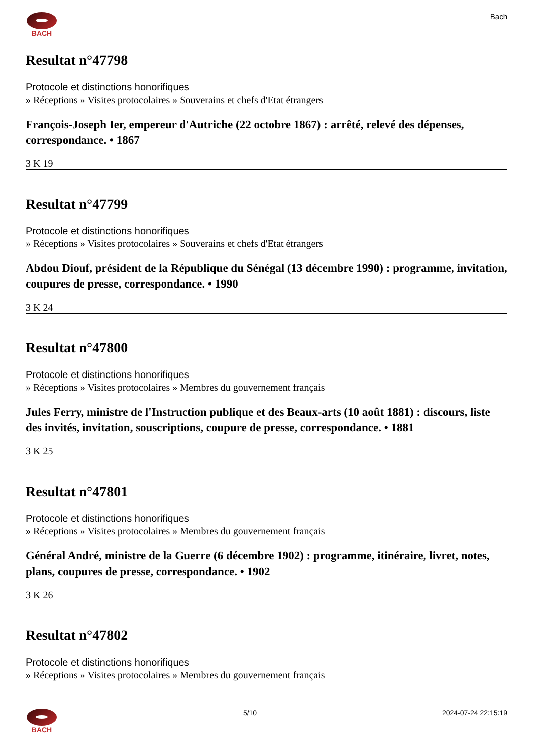BACH Bach
Resultat n°47798
Protocole et distinctions honorifiques
» Réceptions » Visites protocolaires » Souverains et chefs d'Etat étrangers
François-Joseph Ier, empereur d'Autriche (22 octobre 1867) : arrêté, relevé des dépenses, correspondance. • 1867
3 K 19
Resultat n°47799
Protocole et distinctions honorifiques
» Réceptions » Visites protocolaires » Souverains et chefs d'Etat étrangers
Abdou Diouf, président de la République du Sénégal (13 décembre 1990) : programme, invitation, coupures de presse, correspondance. • 1990
3 K 24
Resultat n°47800
Protocole et distinctions honorifiques
» Réceptions » Visites protocolaires » Membres du gouvernement français
Jules Ferry, ministre de l'Instruction publique et des Beaux-arts (10 août 1881) : discours, liste des invités, invitation, souscriptions, coupure de presse, correspondance. • 1881
3 K 25
Resultat n°47801
Protocole et distinctions honorifiques
» Réceptions » Visites protocolaires » Membres du gouvernement français
Général André, ministre de la Guerre (6 décembre 1902) : programme, itinéraire, livret, notes, plans, coupures de presse, correspondance. • 1902
3 K 26
Resultat n°47802
Protocole et distinctions honorifiques
» Réceptions » Visites protocolaires » Membres du gouvernement français
BACH 5/10 2024-07-24 22:15:19